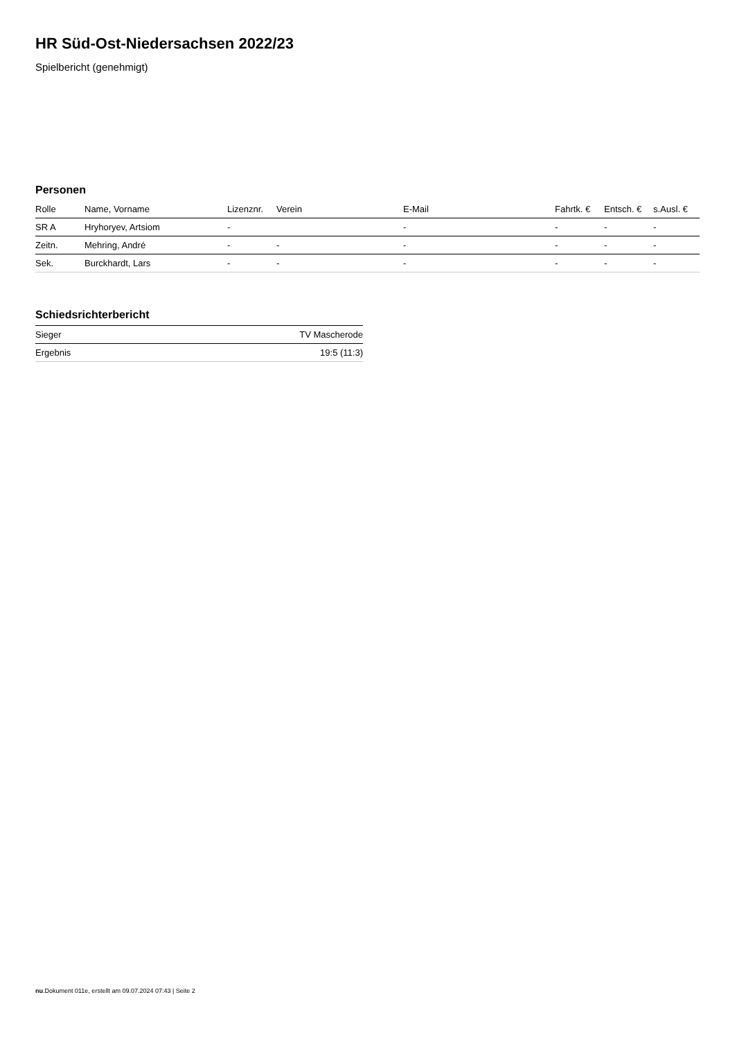HR Süd-Ost-Niedersachsen 2022/23
Spielbericht (genehmigt)
Personen
| Rolle | Name, Vorname | Lizenznr. | Verein | E-Mail | Fahrtk. € | Entsch. € | s.Ausl. € |
| --- | --- | --- | --- | --- | --- | --- | --- |
| SR A | Hryhoryev, Artsiom | - | | - | - | - | - |
| Zeitn. | Mehring, André | - | - | - | - | - | - |
| Sek. | Burckhardt, Lars | - | - | - | - | - | - |
Schiedsrichterbericht
| Sieger | TV Mascherode |
| Ergebnis | 19:5 (11:3) |
nu.Dokument 011e, erstellt am 09.07.2024 07:43 | Seite 2